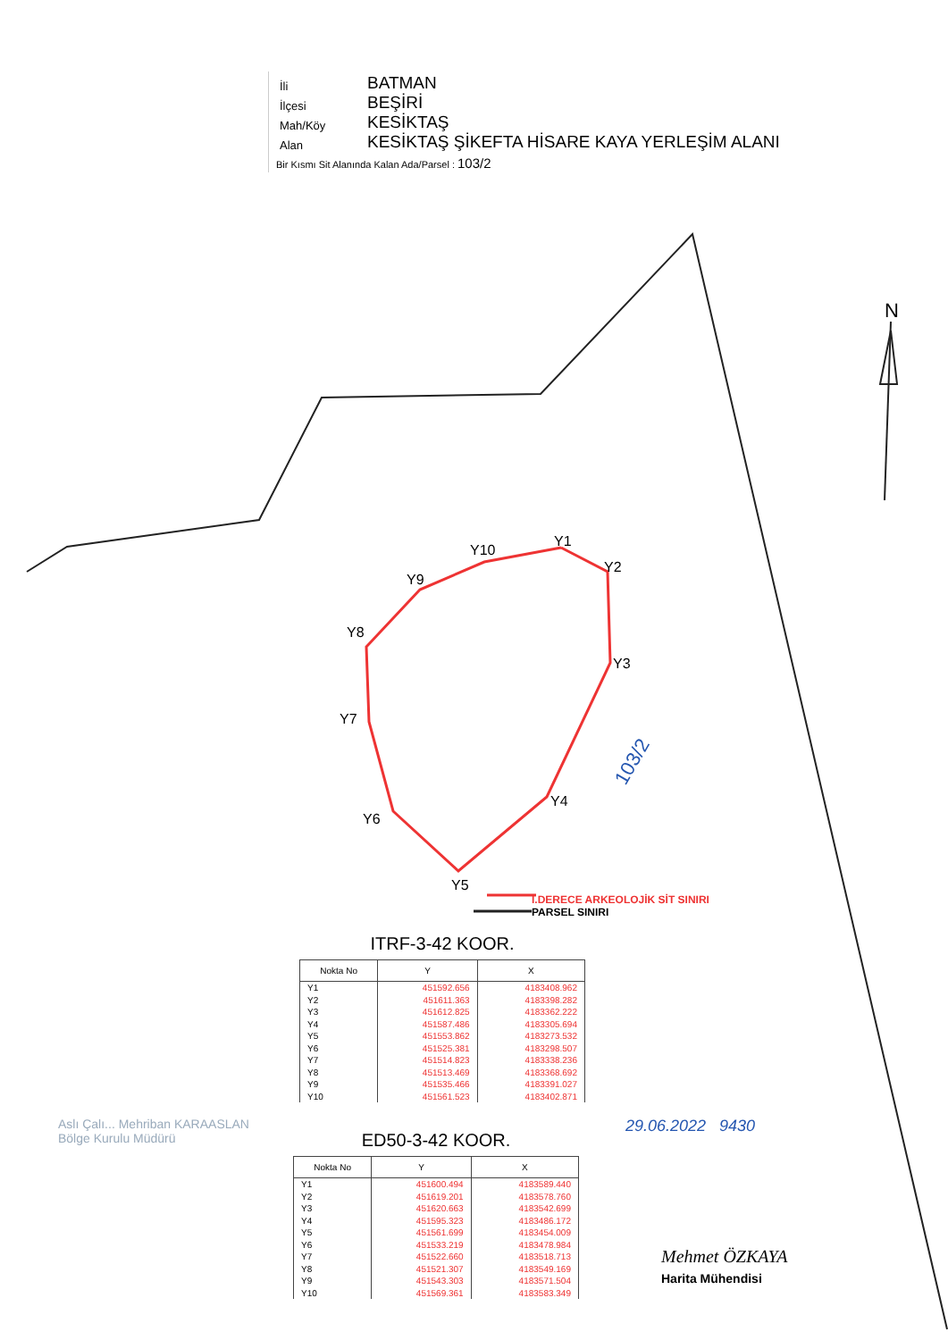| İli | BATMAN |
| İlçesi | BEŞİRİ |
| Mah/Köy | KESİKTAŞ |
| Alan | KESİKTAŞ ŞİKEFTA HİSARE KAYA YERLEŞİM ALANI |
Bir Kısmı Sit Alanında Kalan Ada/Parsel : 103/2
N
103/2
Y1
Y2
Y3
Y4
Y5
Y6
Y7
Y8
Y9
Y10
I.DERECE ARKEOLOJİK SİT SINIRI
PARSEL SINIRI
ITRF-3-42 KOOR.
| Nokta No | Y | X |
| --- | --- | --- |
| Y1 Y2 Y3 Y4 Y5 Y6 Y7 Y8 Y9 Y10 | 451592.656 451611.363 451612.825 451587.486 451553.862 451525.381 451514.823 451513.469 451535.466 451561.523 | 4183408.962 4183398.282 4183362.222 4183305.694 4183273.532 4183298.507 4183338.236 4183368.692 4183391.027 4183402.871 |
ED50-3-42 KOOR.
| Nokta No | Y | X |
| --- | --- | --- |
| Y1 Y2 Y3 Y4 Y5 Y6 Y7 Y8 Y9 Y10 | 451600.494 451619.201 451620.663 451595.323 451561.699 451533.219 451522.660 451521.307 451543.303 451569.361 | 4183589.440 4183578.760 4183542.699 4183486.172 4183454.009 4183478.984 4183518.713 4183549.169 4183571.504 4183583.349 |
29.06.2022 9430
Aslı Çalı... Mehriban KARAASLAN
Bölge Kurulu Müdürü
Mehmet ÖZKAYA
Harita Mühendisi